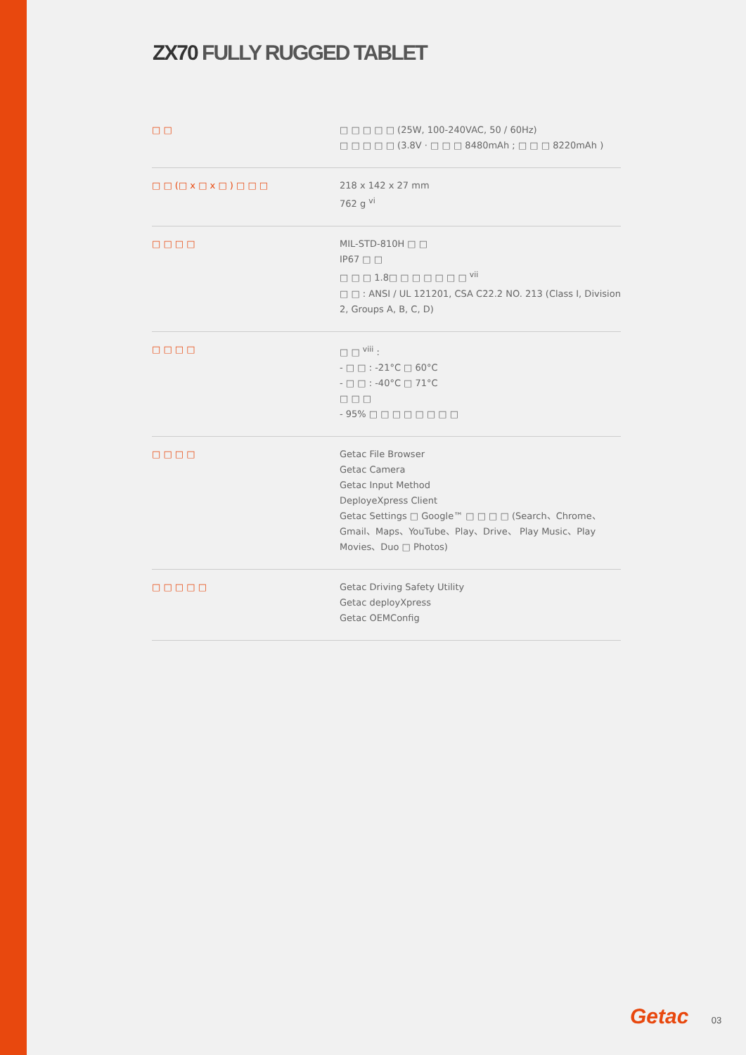ZX70 FULLY RUGGED TABLET
| □ □ | □ □ □ □ □ (25W, 100-240VAC, 50 / 60Hz) □ □ □ □ □ (3.8V · □ □ □ 8480mAh ; □ □ □ 8220mAh ) |
| □ □ (□ x □ x □ ) □ □ □ | 218 x 142 x 27 mm 762 g <sup>vi</sup> |
| □ □ □ □ | MIL-STD-810H □ □ IP67 □ □ □ □ □ 1.8□ □ □ □ □ □ □ <sup>vii</sup> □ □ : ANSI / UL 121201, CSA C22.2 NO. 213 (Class I, Division 2, Groups A, B, C, D) |
| □ □ □ □ | □ □ <sup>viii</sup> : - □ □ : -21°C □ 60°C - □ □ : -40°C □ 71°C □ □ □ - 95% □ □ □ □ □ □ □ □ |
| □ □ □ □ | Getac File Browser Getac Camera Getac Input Method DeployeXpress Client Getac Settings □ Google™ □ □ □ □ (Search、Chrome、Gmail、Maps、YouTube、Play、Drive、 Play Music、Play Movies、Duo □ Photos) |
| □ □ □ □ □ | Getac Driving Safety Utility Getac deployXpress Getac OEMConfig |
Getac 03